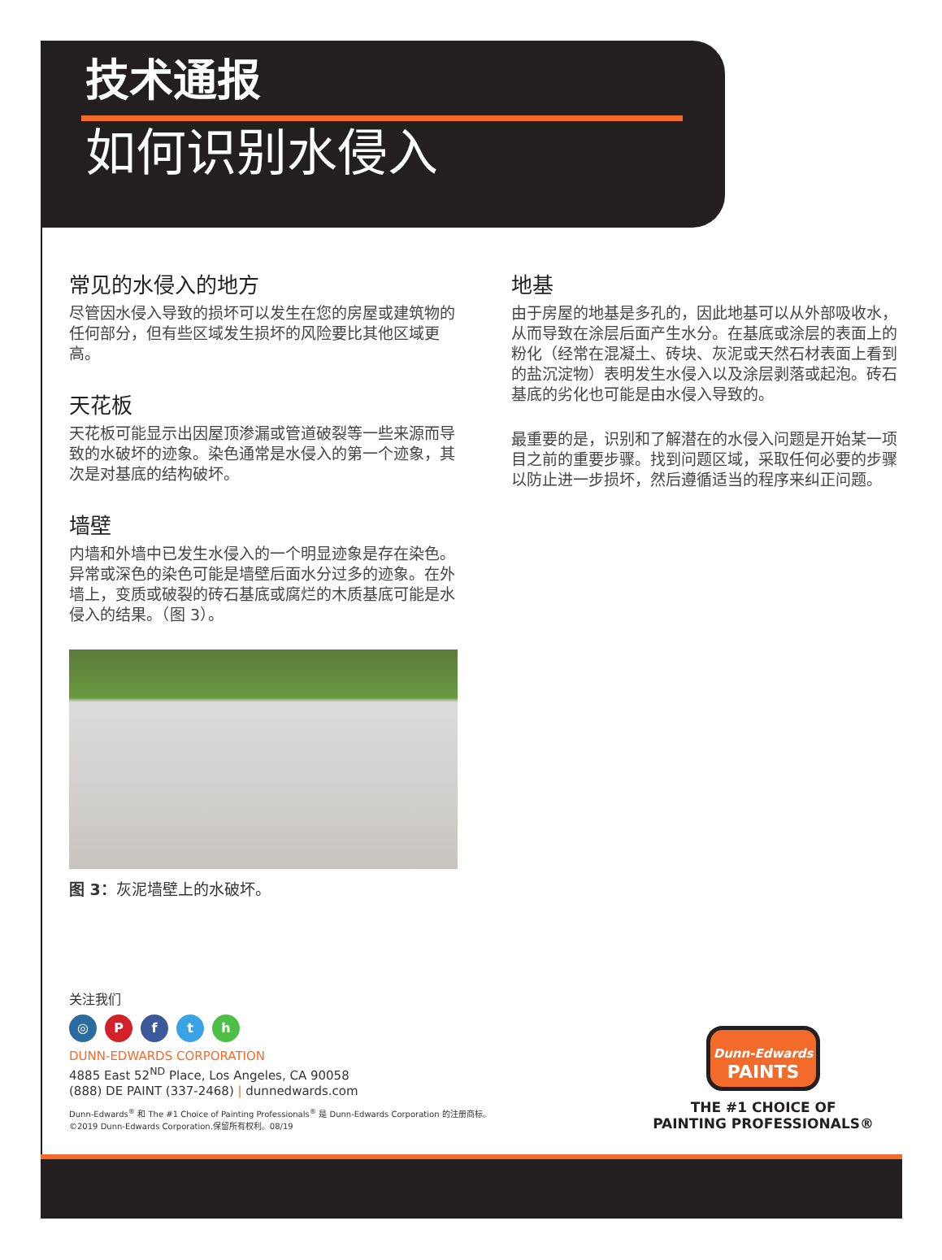技术通报
如何识别水侵入
常见的水侵入的地方
尽管因水侵入导致的损坏可以发生在您的房屋或建筑物的任何部分，但有些区域发生损坏的风险要比其他区域更高。
天花板
天花板可能显示出因屋顶渗漏或管道破裂等一些来源而导致的水破坏的迹象。染色通常是水侵入的第一个迹象，其次是对基底的结构破坏。
墙壁
内墙和外墙中已发生水侵入的一个明显迹象是存在染色。异常或深色的染色可能是墙壁后面水分过多的迹象。在外墙上，变质或破裂的砖石基底或腐烂的木质基底可能是水侵入的结果。（图 3）。
图 3：灰泥墙壁上的水破坏。
地基
由于房屋的地基是多孔的，因此地基可以从外部吸收水，从而导致在涂层后面产生水分。在基底或涂层的表面上的粉化（经常在混凝土、砖块、灰泥或天然石材表面上看到的盐沉淀物）表明发生水侵入以及涂层剥落或起泡。砖石基底的劣化也可能是由水侵入导致的。
最重要的是，识别和了解潜在的水侵入问题是开始某一项目之前的重要步骤。找到问题区域，采取任何必要的步骤以防止进一步损坏，然后遵循适当的程序来纠正问题。
关注我们
◎ Pfth
DUNN-EDWARDS CORPORATION
4885 East 52<sup>ND</sup> Place, Los Angeles, CA 90058
(888) DE PAINT (337-2468) | dunnedwards.com
Dunn-Edwards<sup>®</sup> 和 The #1 Choice of Painting Professionals<sup>®</sup> 是 Dunn-Edwards Corporation 的注册商标。
©2019 Dunn-Edwards Corporation.保留所有权利。08/19
Dunn-Edwards
PAINTS
THE #1 CHOICE OF
PAINTING PROFESSIONALS®